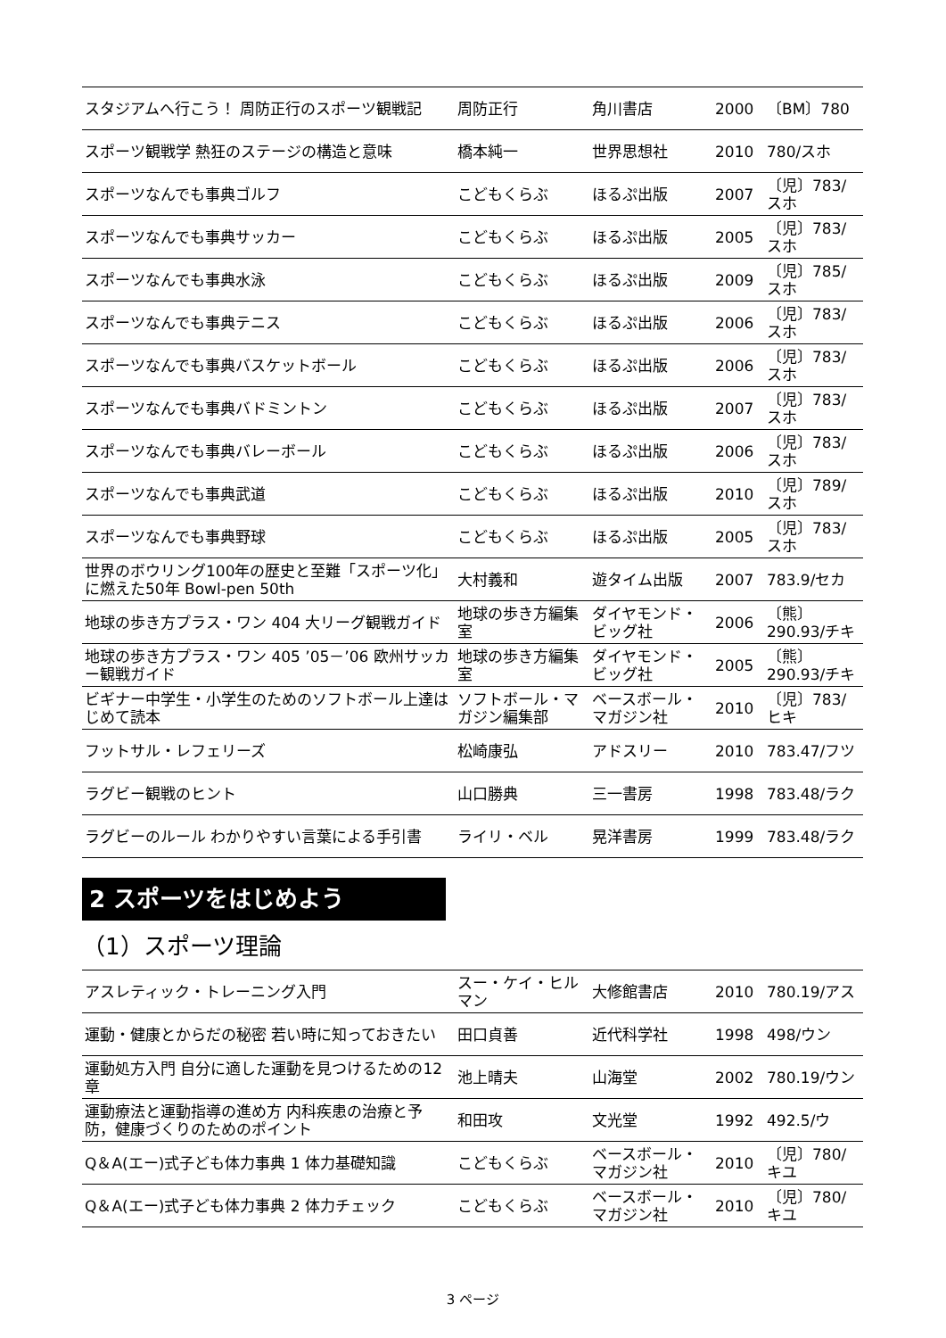| スタジアムへ行こう！ 周防正行のスポーツ観戦記 | 周防正行 | 角川書店 | 2000 | 〔BM〕780 |
| スポーツ観戦学 熱狂のステージの構造と意味 | 橋本純一 | 世界思想社 | 2010 | 780/スホ |
| スポーツなんでも事典ゴルフ | こどもくらぶ | ほるぷ出版 | 2007 | 〔児〕783/スホ |
| スポーツなんでも事典サッカー | こどもくらぶ | ほるぷ出版 | 2005 | 〔児〕783/スホ |
| スポーツなんでも事典水泳 | こどもくらぶ | ほるぷ出版 | 2009 | 〔児〕785/スホ |
| スポーツなんでも事典テニス | こどもくらぶ | ほるぷ出版 | 2006 | 〔児〕783/スホ |
| スポーツなんでも事典バスケットボール | こどもくらぶ | ほるぷ出版 | 2006 | 〔児〕783/スホ |
| スポーツなんでも事典バドミントン | こどもくらぶ | ほるぷ出版 | 2007 | 〔児〕783/スホ |
| スポーツなんでも事典バレーボール | こどもくらぶ | ほるぷ出版 | 2006 | 〔児〕783/スホ |
| スポーツなんでも事典武道 | こどもくらぶ | ほるぷ出版 | 2010 | 〔児〕789/スホ |
| スポーツなんでも事典野球 | こどもくらぶ | ほるぷ出版 | 2005 | 〔児〕783/スホ |
| 世界のボウリング100年の歴史と至難「スポーツ化」に燃えた50年 Bowl-pen 50th | 大村義和 | 遊タイム出版 | 2007 | 783.9/セカ |
| 地球の歩き方プラス・ワン 404 大リーグ観戦ガイド | 地球の歩き方編集室 | ダイヤモンド・ビッグ社 | 2006 | 〔熊〕290.93/チキ |
| 地球の歩き方プラス・ワン 405 ’05－’06 欧州サッカー観戦ガイド | 地球の歩き方編集室 | ダイヤモンド・ビッグ社 | 2005 | 〔熊〕290.93/チキ |
| ビギナー中学生・小学生のためのソフトボール上達はじめて読本 | ソフトボール・マガジン編集部 | ベースボール・マガジン社 | 2010 | 〔児〕783/ヒキ |
| フットサル・レフェリーズ | 松崎康弘 | アドスリー | 2010 | 783.47/フツ |
| ラグビー観戦のヒント | 山口勝典 | 三一書房 | 1998 | 783.48/ラク |
| ラグビーのルール わかりやすい言葉による手引書 | ライリ・ベル | 晃洋書房 | 1999 | 783.48/ラク |
2 スポーツをはじめよう
（1）スポーツ理論
| アスレティック・トレーニング入門 | スー・ケイ・ヒルマン | 大修館書店 | 2010 | 780.19/アス |
| 運動・健康とからだの秘密 若い時に知っておきたい | 田口貞善 | 近代科学社 | 1998 | 498/ウン |
| 運動処方入門 自分に適した運動を見つけるための12章 | 池上晴夫 | 山海堂 | 2002 | 780.19/ウン |
| 運動療法と運動指導の進め方 内科疾患の治療と予防，健康づくりのためのポイント | 和田攻 | 文光堂 | 1992 | 492.5/ウ |
| Q＆A(エー)式子ども体力事典 1 体力基礎知識 | こどもくらぶ | ベースボール・マガジン社 | 2010 | 〔児〕780/キユ |
| Q＆A(エー)式子ども体力事典 2 体力チェック | こどもくらぶ | ベースボール・マガジン社 | 2010 | 〔児〕780/キユ |
3 ページ